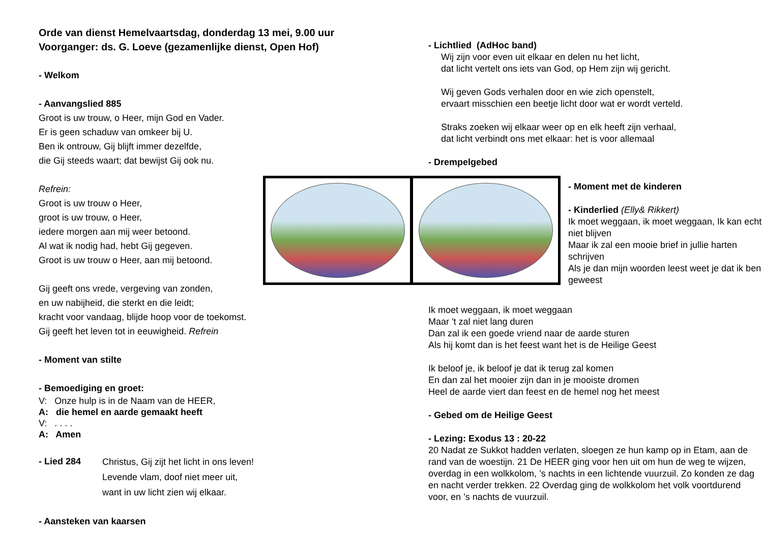Orde van dienst Hemelvaartsdag, donderdag 13 mei, 9.00 uur
Voorganger: ds. G. Loeve (gezamenlijke dienst, Open Hof)
- Welkom
- Aanvangslied 885
Groot is uw trouw, o Heer, mijn God en Vader.
Er is geen schaduw van omkeer bij U.
Ben ik ontrouw, Gij blijft immer dezelfde,
die Gij steeds waart; dat bewijst Gij ook nu.
Refrein:
Groot is uw trouw o Heer,
groot is uw trouw, o Heer,
iedere morgen aan mij weer betoond.
Al wat ik nodig had, hebt Gij gegeven.
Groot is uw trouw o Heer, aan mij betoond.
Gij geeft ons vrede, vergeving van zonden,
en uw nabijheid, die sterkt en die leidt;
kracht voor vandaag, blijde hoop voor de toekomst.
Gij geeft het leven tot in eeuwigheid. Refrein
- Moment van stilte
- Bemoediging en groet:
V: Onze hulp is in de Naam van de HEER,
A: die hemel en aarde gemaakt heeft
V: . . . .
A: Amen
- Lied 284
Christus, Gij zijt het licht in ons leven!
Levende vlam, doof niet meer uit,
want in uw licht zien wij elkaar.
- Aansteken van kaarsen
- Lichtlied (AdHoc band)
Wij zijn voor even uit elkaar en delen nu het licht,
dat licht vertelt ons iets van God, op Hem zijn wij gericht.
Wij geven Gods verhalen door en wie zich openstelt,
ervaart misschien een beetje licht door wat er wordt verteld.
Straks zoeken wij elkaar weer op en elk heeft zijn verhaal,
dat licht verbindt ons met elkaar: het is voor allemaal
- Drempelgebed
- Moment met de kinderen
- Kinderlied (Elly& Rikkert)
Ik moet weggaan, ik moet weggaan, Ik kan echt niet blijven
Maar ik zal een mooie brief in jullie harten schrijven
Als je dan mijn woorden leest weet je dat ik ben geweest
Ik moet weggaan, ik moet weggaan
Maar 't zal niet lang duren
Dan zal ik een goede vriend naar de aarde sturen
Als hij komt dan is het feest want het is de Heilige Geest
Ik beloof je, ik beloof je dat ik terug zal komen
En dan zal het mooier zijn dan in je mooiste dromen
Heel de aarde viert dan feest en de hemel nog het meest
- Gebed om de Heilige Geest
- Lezing: Exodus 13 : 20-22
20 Nadat ze Sukkot hadden verlaten, sloegen ze hun kamp op in Etam, aan de rand van de woestijn. 21 De HEER ging voor hen uit om hun de weg te wijzen, overdag in een wolkkolom, ’s nachts in een lichtende vuurzuil. Zo konden ze dag en nacht verder trekken. 22 Overdag ging de wolkkolom het volk voortdurend voor, en ’s nachts de vuurzuil.